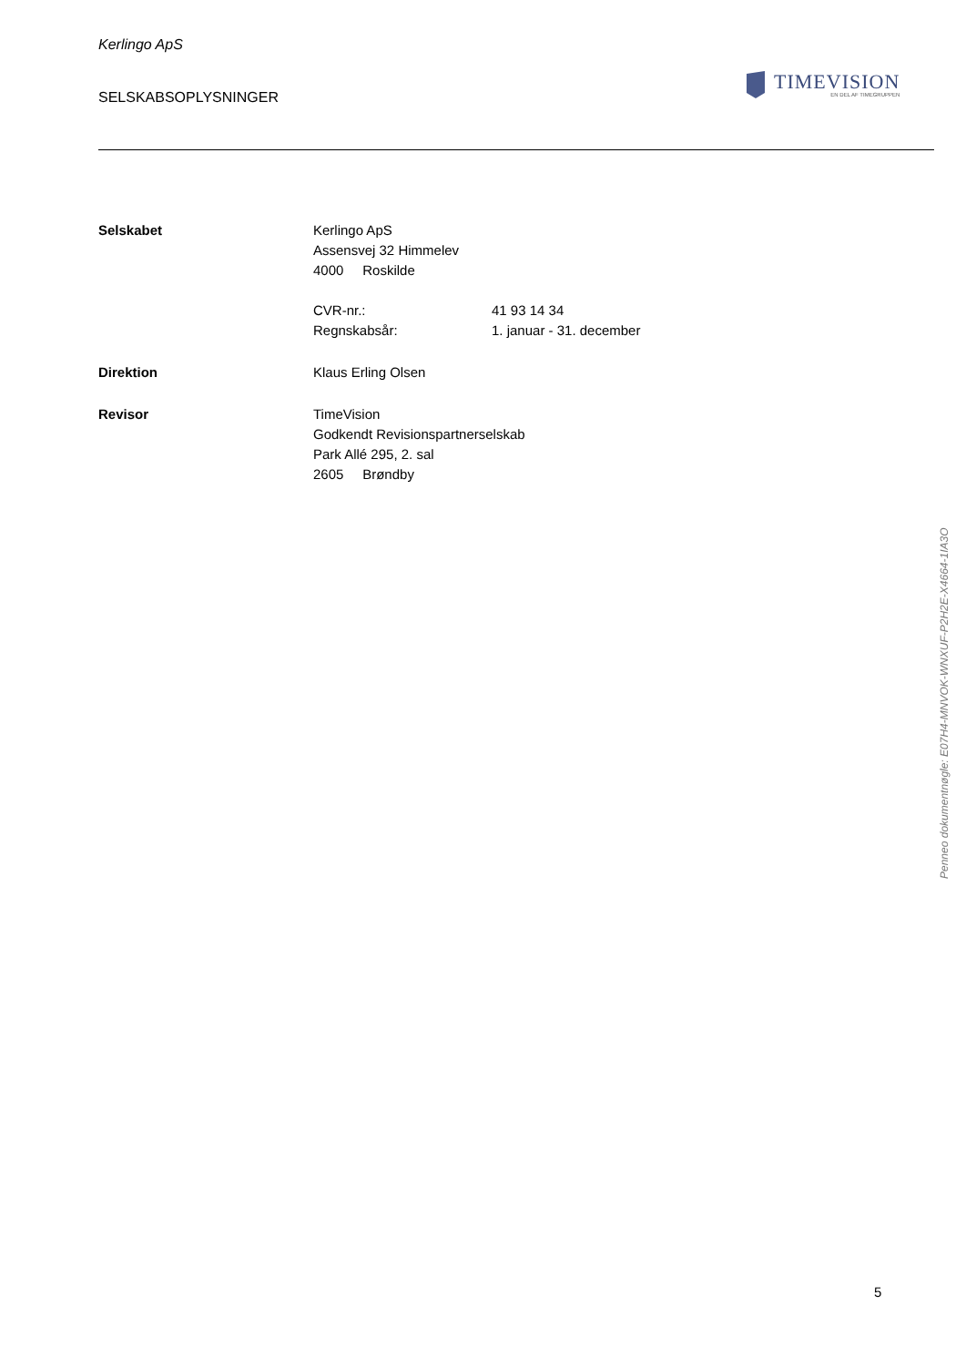Kerlingo ApS
SELSKABSOPLYSNINGER
TIMEVISION
EN DEL AF TIMEGRUPPEN
Selskabet Kerlingo ApS
Assensvej 32 Himmelev
4000 Roskilde
CVR-nr.: 41 93 14 34
Regnskabsår: 1. januar - 31. december
Direktion Klaus Erling Olsen
Revisor TimeVision
Godkendt Revisionspartnerselskab
Park Allé 295, 2. sal
2605 Brøndby
Penneo dokumentnøgle: E07H4-MNVOK-WNXUF-P2H2E-X4664-1IA3O
5